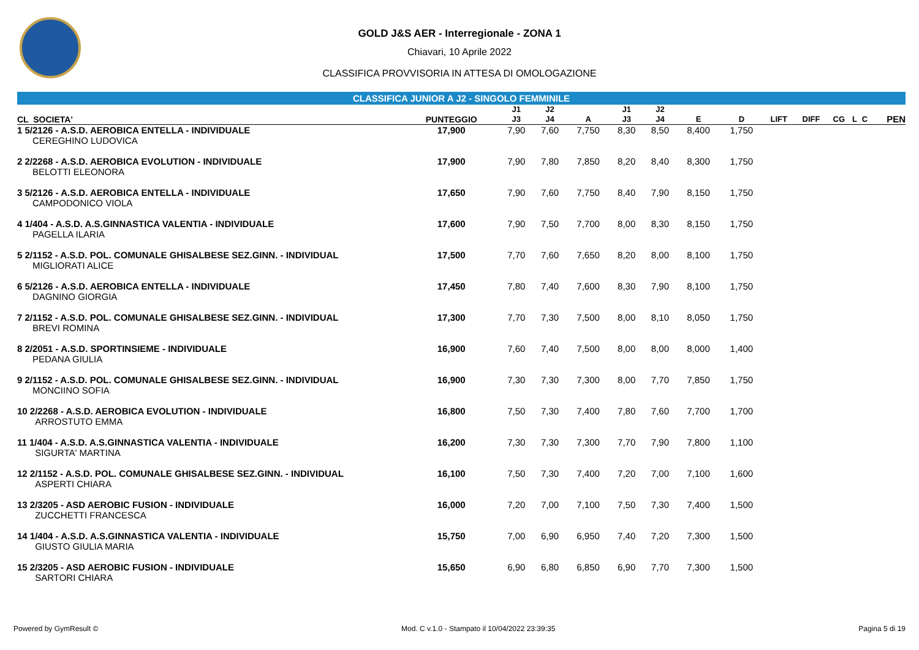GOLD J&S AER - Interregionale - ZONA 1
Chiavari, 10 Aprile 2022
CLASSIFICA PROVVISORIA IN ATTESA DI OMOLOGAZIONE
CLASSIFICA JUNIOR A J2 - SINGOLO FEMMINILE
| | | J1 | J2 | | J1 | J2 | | | | | | | | |
| --- | --- | --- | --- | --- | --- | --- | --- | --- | --- | --- | --- | --- | --- | --- |
| CL SOCIETA' | PUNTEGGIO | J3 | J4 | A | J3 | J4 | E | D | LIFT | DIFF | CG | L | C | PEN |
| 1 5/2126 - A.S.D. AEROBICA ENTELLA - INDIVIDUALE CEREGHINO LUDOVICA | 17,900 | 7,90 | 7,60 | 7,750 | 8,30 | 8,50 | 8,400 | 1,750 | | | | | | |
| 2 2/2268 - A.S.D. AEROBICA EVOLUTION - INDIVIDUALE BELOTTI ELEONORA | 17,900 | 7,90 | 7,80 | 7,850 | 8,20 | 8,40 | 8,300 | 1,750 | | | | | | |
| 3 5/2126 - A.S.D. AEROBICA ENTELLA - INDIVIDUALE CAMPODONICO VIOLA | 17,650 | 7,90 | 7,60 | 7,750 | 8,40 | 7,90 | 8,150 | 1,750 | | | | | | |
| 4 1/404 - A.S.D. A.S.GINNASTICA VALENTIA - INDIVIDUALE PAGELLA ILARIA | 17,600 | 7,90 | 7,50 | 7,700 | 8,00 | 8,30 | 8,150 | 1,750 | | | | | | |
| 5 2/1152 - A.S.D. POL. COMUNALE GHISALBESE SEZ.GINN. - INDIVIDUAL MIGLIORATI ALICE | 17,500 | 7,70 | 7,60 | 7,650 | 8,20 | 8,00 | 8,100 | 1,750 | | | | | | |
| 6 5/2126 - A.S.D. AEROBICA ENTELLA - INDIVIDUALE DAGNINO GIORGIA | 17,450 | 7,80 | 7,40 | 7,600 | 8,30 | 7,90 | 8,100 | 1,750 | | | | | | |
| 7 2/1152 - A.S.D. POL. COMUNALE GHISALBESE SEZ.GINN. - INDIVIDUAL BREVI ROMINA | 17,300 | 7,70 | 7,30 | 7,500 | 8,00 | 8,10 | 8,050 | 1,750 | | | | | | |
| 8 2/2051 - A.S.D. SPORTINSIEME - INDIVIDUALE PEDANA GIULIA | 16,900 | 7,60 | 7,40 | 7,500 | 8,00 | 8,00 | 8,000 | 1,400 | | | | | | |
| 9 2/1152 - A.S.D. POL. COMUNALE GHISALBESE SEZ.GINN. - INDIVIDUAL MONCIINO SOFIA | 16,900 | 7,30 | 7,30 | 7,300 | 8,00 | 7,70 | 7,850 | 1,750 | | | | | | |
| 10 2/2268 - A.S.D. AEROBICA EVOLUTION - INDIVIDUALE ARROSTUTO EMMA | 16,800 | 7,50 | 7,30 | 7,400 | 7,80 | 7,60 | 7,700 | 1,700 | | | | | | |
| 11 1/404 - A.S.D. A.S.GINNASTICA VALENTIA - INDIVIDUALE SIGURTA' MARTINA | 16,200 | 7,30 | 7,30 | 7,300 | 7,70 | 7,90 | 7,800 | 1,100 | | | | | | |
| 12 2/1152 - A.S.D. POL. COMUNALE GHISALBESE SEZ.GINN. - INDIVIDUAL ASPERTI CHIARA | 16,100 | 7,50 | 7,30 | 7,400 | 7,20 | 7,00 | 7,100 | 1,600 | | | | | | |
| 13 2/3205 - ASD AEROBIC FUSION - INDIVIDUALE ZUCCHETTI FRANCESCA | 16,000 | 7,20 | 7,00 | 7,100 | 7,50 | 7,30 | 7,400 | 1,500 | | | | | | |
| 14 1/404 - A.S.D. A.S.GINNASTICA VALENTIA - INDIVIDUALE GIUSTO GIULIA MARIA | 15,750 | 7,00 | 6,90 | 6,950 | 7,40 | 7,20 | 7,300 | 1,500 | | | | | | |
| 15 2/3205 - ASD AEROBIC FUSION - INDIVIDUALE SARTORI CHIARA | 15,650 | 6,90 | 6,80 | 6,850 | 6,90 | 7,70 | 7,300 | 1,500 | | | | | | |
Powered by GymResult © Mod. C v.1.0 - Stampato il 10/04/2022 23:39:35 Pagina 5 di 19